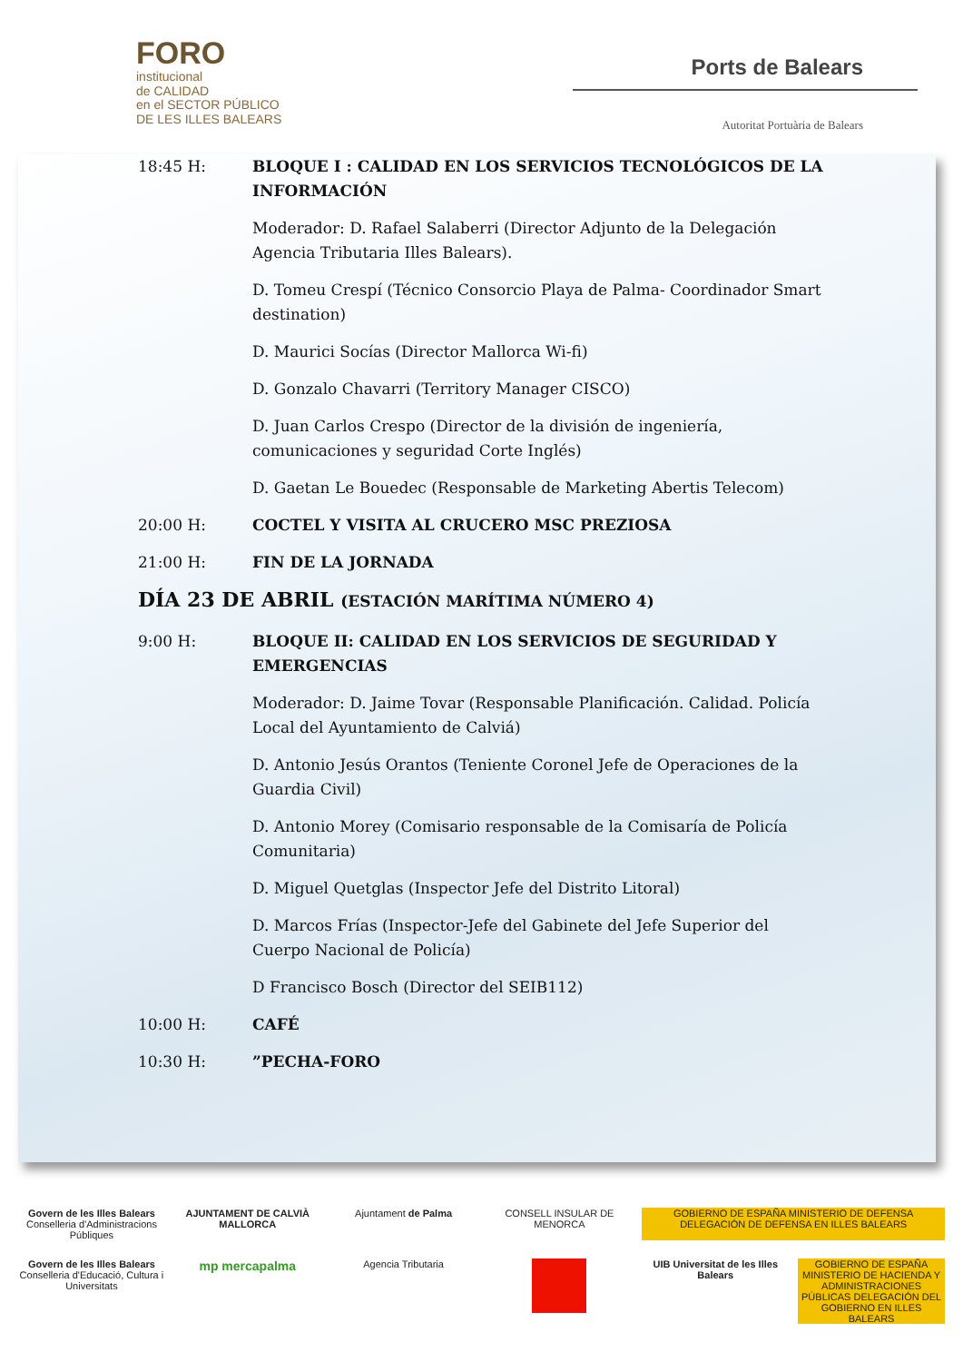FORO
institucional
de CALIDAD
en el SECTOR PÚBLICO
DE LES ILLES BALEARS
Ports de Balears
Autoritat Portuària de Balears
18:45 H: BLOQUE I : CALIDAD EN LOS SERVICIOS TECNOLÓGICOS DE LA INFORMACIÓN
Moderador: D. Rafael Salaberri (Director Adjunto de la Delegación Agencia Tributaria Illes Balears).
D. Tomeu Crespí (Técnico Consorcio Playa de Palma- Coordinador Smart destination)
D. Maurici Socías (Director Mallorca Wi-fi)
D. Gonzalo Chavarri (Territory Manager CISCO)
D. Juan Carlos Crespo (Director de la división de ingeniería, comunicaciones y seguridad Corte Inglés)
D. Gaetan Le Bouedec (Responsable de Marketing Abertis Telecom)
20:00 H: COCTEL Y VISITA AL CRUCERO MSC PREZIOSA
21:00 H: FIN DE LA JORNADA
DÍA 23 DE ABRIL (ESTACIÓN MARÍTIMA NÚMERO 4)
9:00 H: BLOQUE II: CALIDAD EN LOS SERVICIOS DE SEGURIDAD Y EMERGENCIAS
Moderador: D. Jaime Tovar (Responsable Planificación. Calidad. Policía Local del Ayuntamiento de Calviá)
D. Antonio Jesús Orantos (Teniente Coronel Jefe de Operaciones de la Guardia Civil)
D. Antonio Morey (Comisario responsable de la Comisaría de Policía Comunitaria)
D. Miguel Quetglas (Inspector Jefe del Distrito Litoral)
D. Marcos Frías (Inspector-Jefe del Gabinete del Jefe Superior del Cuerpo Nacional de Policía)
D Francisco Bosch (Director del SEIB112)
10:00 H: CAFÉ
10:30 H: ”PECHA-FORO
Govern de les Illes Balears
Conselleria d'Administracions Públiques
AJUNTAMENT DE CALVIÀ MALLORCA
Ajuntament de Palma
CONSELL INSULAR DE MENORCA
GOBIERNO DE ESPAÑA MINISTERIO DE DEFENSA DELEGACIÓN DE DEFENSA EN ILLES BALEARS
Govern de les Illes Balears
Conselleria d'Educació, Cultura i Universitats
mp mercapalma
Agencia Tributaria
UIB Universitat de les Illes Balears
GOBIERNO DE ESPAÑA MINISTERIO DE HACIENDA Y ADMINISTRACIONES PÚBLICAS DELEGACIÓN DEL GOBIERNO EN ILLES BALEARS